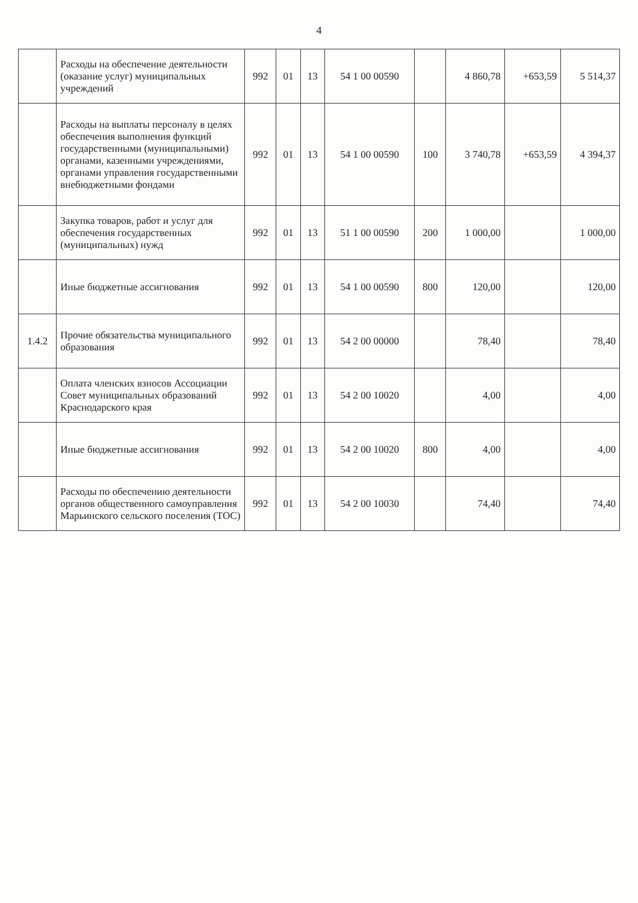4
| | Расходы на обеспечение деятельности (оказание услуг) муниципальных учреждений | 992 | 01 | 13 | 54 1 00 00590 | | 4 860,78 | +653,59 | 5 514,37 |
| | Расходы на выплаты персоналу в целях обеспечения выполнения функций государственными (муниципальными) органами, казенными учреждениями, органами управления государственными внебюджетными фондами | 992 | 01 | 13 | 54 1 00 00590 | 100 | 3 740,78 | +653,59 | 4 394,37 |
| | Закупка товаров, работ и услуг для обеспечения государственных (муниципальных) нужд | 992 | 01 | 13 | 51 1 00 00590 | 200 | 1 000,00 | | 1 000,00 |
| | Иные бюджетные ассигнования | 992 | 01 | 13 | 54 1 00 00590 | 800 | 120,00 | | 120,00 |
| 1.4.2 | Прочие обязательства муниципального образования | 992 | 01 | 13 | 54 2 00 00000 | | 78,40 | | 78,40 |
| | Оплата членских взносов Ассоциации Совет муниципальных образований Краснодарского края | 992 | 01 | 13 | 54 2 00 10020 | | 4,00 | | 4,00 |
| | Иные бюджетные ассигнования | 992 | 01 | 13 | 54 2 00 10020 | 800 | 4,00 | | 4,00 |
| | Расходы по обеспечению деятельности органов общественного самоуправления Марьинского сельского поселения (ТОС) | 992 | 01 | 13 | 54 2 00 10030 | | 74,40 | | 74,40 |